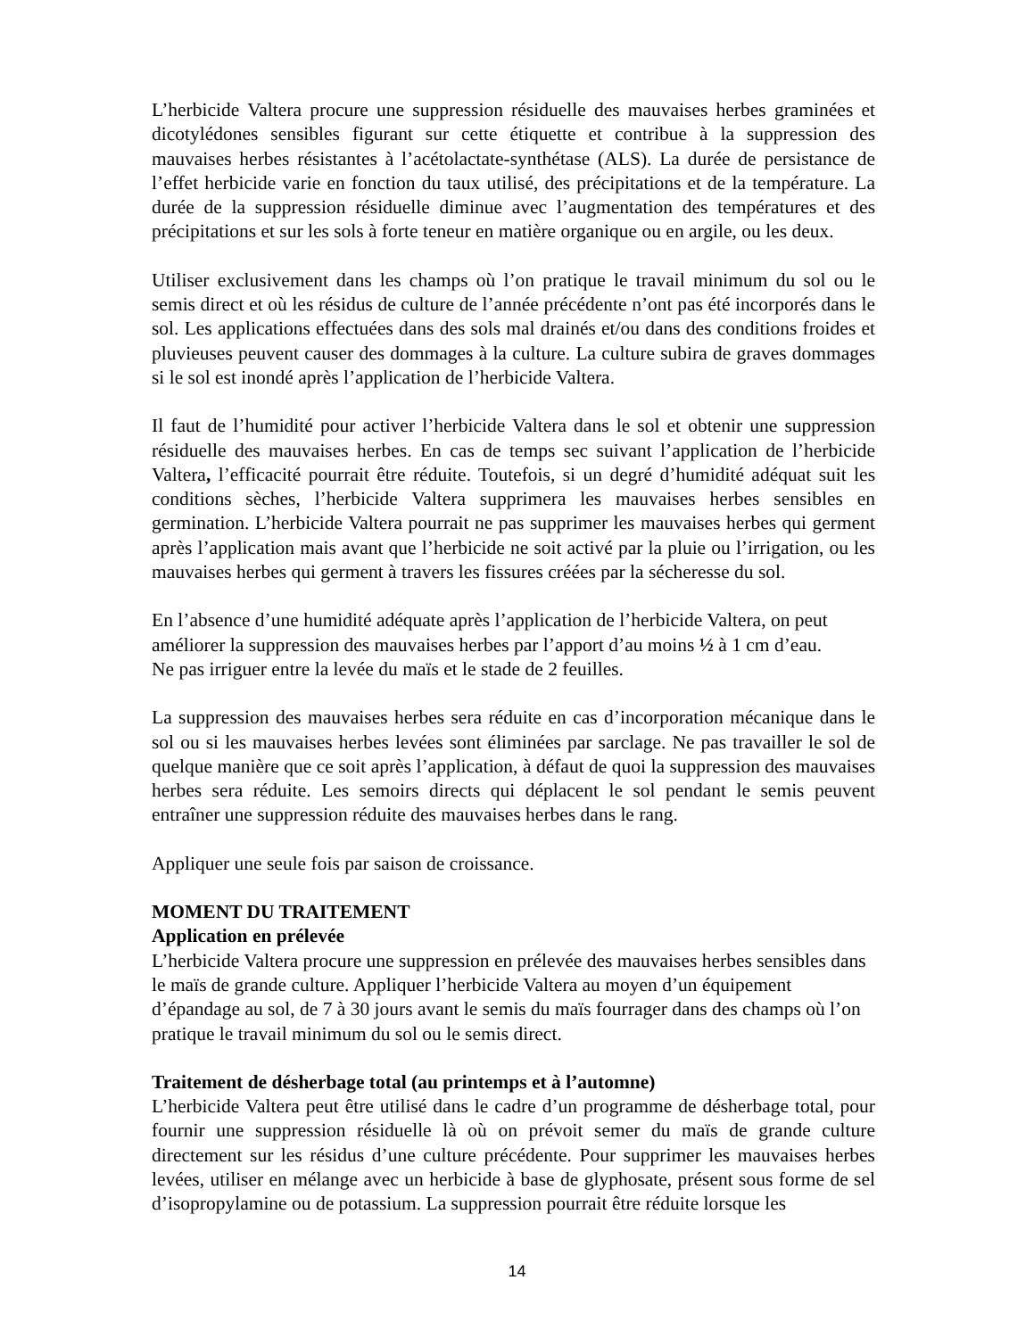L’herbicide Valtera procure une suppression résiduelle des mauvaises herbes graminées et dicotylédones sensibles figurant sur cette étiquette et contribue à la suppression des mauvaises herbes résistantes à l’acétolactate-synthétase (ALS). La durée de persistance de l’effet herbicide varie en fonction du taux utilisé, des précipitations et de la température. La durée de la suppression résiduelle diminue avec l’augmentation des températures et des précipitations et sur les sols à forte teneur en matière organique ou en argile, ou les deux.
Utiliser exclusivement dans les champs où l’on pratique le travail minimum du sol ou le semis direct et où les résidus de culture de l’année précédente n’ont pas été incorporés dans le sol. Les applications effectuées dans des sols mal drainés et/ou dans des conditions froides et pluvieuses peuvent causer des dommages à la culture. La culture subira de graves dommages si le sol est inondé après l’application de l’herbicide Valtera.
Il faut de l’humidité pour activer l’herbicide Valtera dans le sol et obtenir une suppression résiduelle des mauvaises herbes. En cas de temps sec suivant l’application de l’herbicide Valtera, l’efficacité pourrait être réduite. Toutefois, si un degré d’humidité adéquat suit les conditions sèches, l’herbicide Valtera supprimera les mauvaises herbes sensibles en germination. L’herbicide Valtera pourrait ne pas supprimer les mauvaises herbes qui germent après l’application mais avant que l’herbicide ne soit activé par la pluie ou l’irrigation, ou les mauvaises herbes qui germent à travers les fissures créées par la sécheresse du sol.
En l’absence d’une humidité adéquate après l’application de l’herbicide Valtera, on peut améliorer la suppression des mauvaises herbes par l’apport d’au moins ½ à 1 cm d’eau.
Ne pas irriguer entre la levée du maïs et le stade de 2 feuilles.
La suppression des mauvaises herbes sera réduite en cas d’incorporation mécanique dans le sol ou si les mauvaises herbes levées sont éliminées par sarclage. Ne pas travailler le sol de quelque manière que ce soit après l’application, à défaut de quoi la suppression des mauvaises herbes sera réduite. Les semoirs directs qui déplacent le sol pendant le semis peuvent entraîner une suppression réduite des mauvaises herbes dans le rang.
Appliquer une seule fois par saison de croissance.
MOMENT DU TRAITEMENT
Application en prélevée
L’herbicide Valtera procure une suppression en prélevée des mauvaises herbes sensibles dans le maïs de grande culture. Appliquer l’herbicide Valtera au moyen d’un équipement d’épandage au sol, de 7 à 30 jours avant le semis du maïs fourrager dans des champs où l’on pratique le travail minimum du sol ou le semis direct.
Traitement de désherbage total (au printemps et à l’automne)
L’herbicide Valtera peut être utilisé dans le cadre d’un programme de désherbage total, pour fournir une suppression résiduelle là où on prévoit semer du maïs de grande culture directement sur les résidus d’une culture précédente. Pour supprimer les mauvaises herbes levées, utiliser en mélange avec un herbicide à base de glyphosate, présent sous forme de sel d’isopropylamine ou de potassium. La suppression pourrait être réduite lorsque les
14